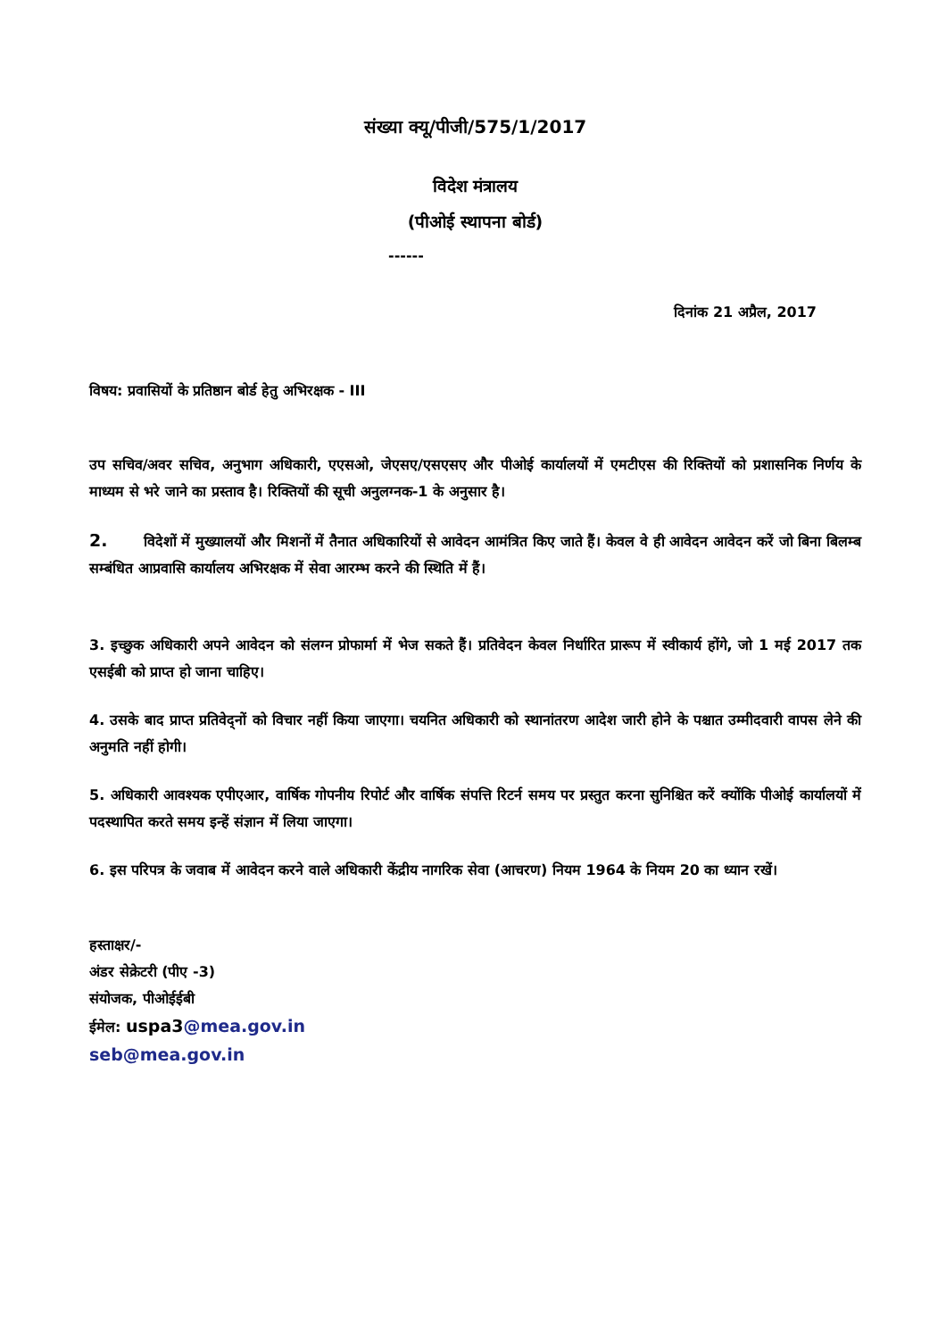संख्या क्यू/पीजी/575/1/2017
विदेश मंत्रालय
(पीओई स्थापना बोर्ड)
------
दिनांक 21 अप्रैल, 2017
विषय: प्रवासियों के प्रतिष्ठान बोर्ड हेतु अभिरक्षक - III
उप सचिव/अवर सचिव, अनुभाग अधिकारी, एएसओ, जेएसए/एसएसए और पीओई कार्यालयों में एमटीएस की रिक्तियों को प्रशासनिक निर्णय के माध्यम से भरे जाने का प्रस्ताव है। रिक्तियों की सूची अनुलग्नक-1 के अनुसार है।
2. विदेशों में मुख्यालयों और मिशनों में तैनात अधिकारियों से आवेदन आमंत्रित किए जाते हैं। केवल वे ही आवेदन आवेदन करें जो बिना बिलम्ब सम्बंधित आप्रवासि कार्यालय अभिरक्षक में सेवा आरम्भ करने की स्थिति में हैं।
3. इच्छुक अधिकारी अपने आवेदन को संलग्न प्रोफार्मा में भेज सकते हैं। प्रतिवेदन केवल निर्धारित प्रारूप में स्वीकार्य होंगे, जो 1 मई 2017 तक एसईबी को प्राप्त हो जाना चाहिए।
4. उसके बाद प्राप्त प्रतिवेद्नों को विचार नहीं किया जाएगा। चयनित अधिकारी को स्थानांतरण आदेश जारी होने के पश्चात उम्मीदवारी वापस लेने की अनुमति नहीं होगी।
5. अधिकारी आवश्यक एपीएआर, वार्षिक गोपनीय रिपोर्ट और वार्षिक संपत्ति रिटर्न समय पर प्रस्तुत करना सुनिश्चित करें क्योंकि पीओई कार्यालयों में पदस्थापित करते समय इन्हें संज्ञान में लिया जाएगा।
6. इस परिपत्र के जवाब में आवेदन करने वाले अधिकारी केंद्रीय नागरिक सेवा (आचरण) नियम 1964 के नियम 20 का ध्यान रखें।
हस्ताक्षर/-
अंडर सेक्रेटरी (पीए -3)
संयोजक, पीओईईबी
ईमेल: uspa3@mea.gov.in
seb@mea.gov.in